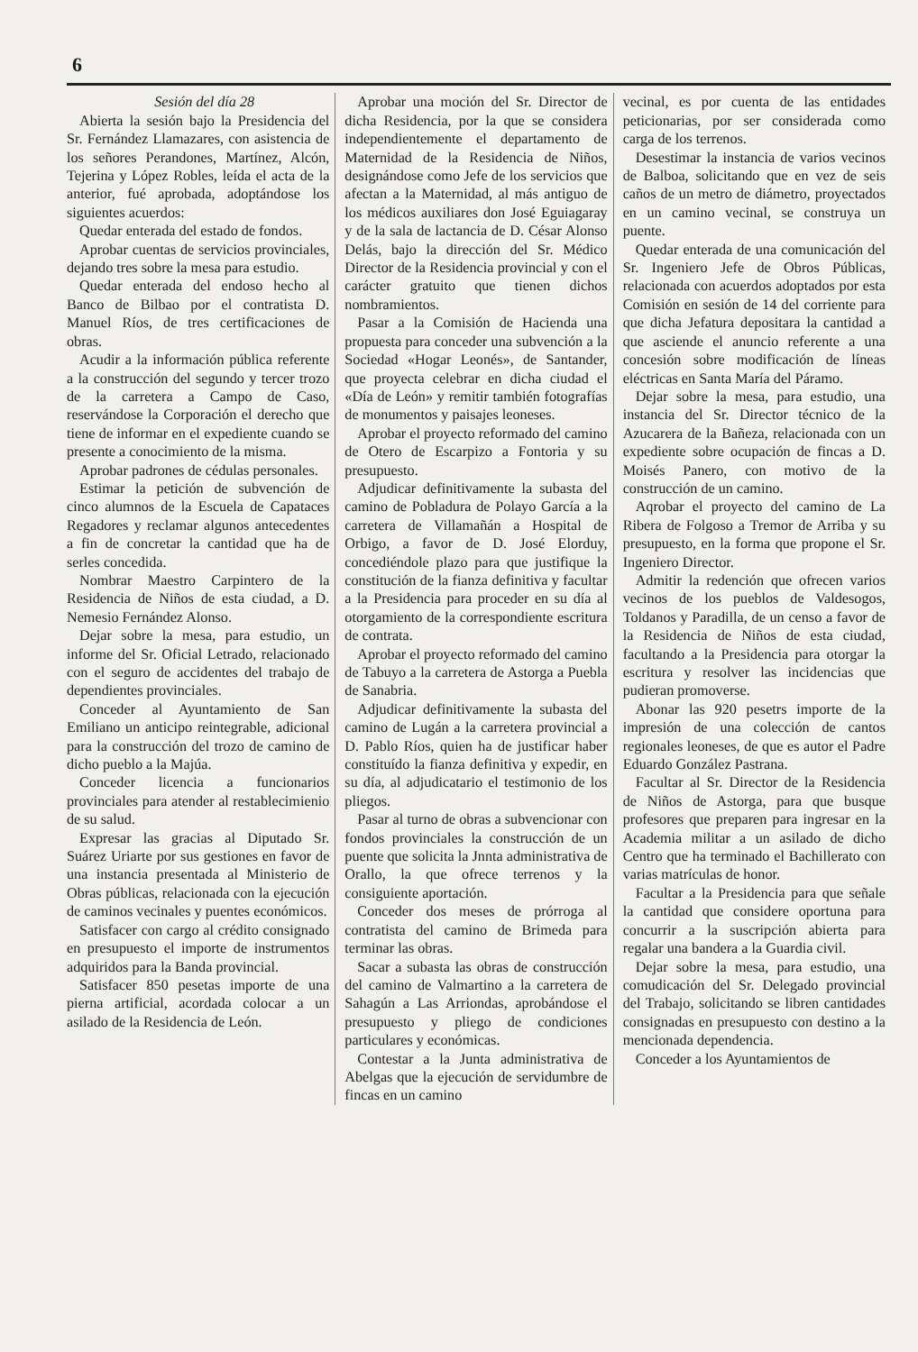6
Sesión del día 28
Abierta la sesión bajo la Presidencia del Sr. Fernández Llamazares, con asistencia de los señores Perandones, Martínez, Alcón, Tejerina y López Robles, leída el acta de la anterior, fué aprobada, adoptándose los siguientes acuerdos:
Quedar enterada del estado de fondos.
Aprobar cuentas de servicios provinciales, dejando tres sobre la mesa para estudio.
Quedar enterada del endoso hecho al Banco de Bilbao por el contratista D. Manuel Ríos, de tres certificaciones de obras.
Acudir a la información pública referente a la construcción del segundo y tercer trozo de la carretera a Campo de Caso, reservándose la Corporación el derecho que tiene de informar en el expediente cuando se presente a conocimiento de la misma.
Aprobar padrones de cédulas personales.
Estimar la petición de subvención de cinco alumnos de la Escuela de Capataces Regadores y reclamar algunos antecedentes a fin de concretar la cantidad que ha de serles concedida.
Nombrar Maestro Carpintero de la Residencia de Niños de esta ciudad, a D. Nemesio Fernández Alonso.
Dejar sobre la mesa, para estudio, un informe del Sr. Oficial Letrado, relacionado con el seguro de accidentes del trabajo de dependientes provinciales.
Conceder al Ayuntamiento de San Emiliano un anticipo reintegrable, adicional para la construcción del trozo de camino de dicho pueblo a la Majúa.
Conceder licencia a funcionarios provinciales para atender al restablecimienio de su salud.
Expresar las gracias al Diputado Sr. Suárez Uriarte por sus gestiones en favor de una instancia presentada al Ministerio de Obras públicas, relacionada con la ejecución de caminos vecinales y puentes económicos.
Satisfacer con cargo al crédito consignado en presupuesto el importe de instrumentos adquiridos para la Banda provincial.
Satisfacer 850 pesetas importe de una pierna artificial, acordada colocar a un asilado de la Residencia de León.
Aprobar una moción del Sr. Director de dicha Residencia, por la que se considera independientemente el departamento de Maternidad de la Residencia de Niños, designándose como Jefe de los servicios que afectan a la Maternidad, al más antiguo de los médicos auxiliares don José Eguiagaray y de la sala de lactancia de D. César Alonso Delás, bajo la dirección del Sr. Médico Director de la Residencia provincial y con el carácter gratuito que tienen dichos nombramientos.
Pasar a la Comisión de Hacienda una propuesta para conceder una subvención a la Sociedad «Hogar Leonés», de Santander, que proyecta celebrar en dicha ciudad el «Día de León» y remitir también fotografías de monumentos y paisajes leoneses.
Aprobar el proyecto reformado del camino de Otero de Escarpizo a Fontoria y su presupuesto.
Adjudicar definitivamente la subasta del camino de Pobladura de Polayo García a la carretera de Villamañán a Hospital de Orbigo, a favor de D. José Elorduy, concediéndole plazo para que justifique la constitución de la fianza definitiva y facultar a la Presidencia para proceder en su día al otorgamiento de la correspondiente escritura de contrata.
Aprobar el proyecto reformado del camino de Tabuyo a la carretera de Astorga a Puebla de Sanabria.
Adjudicar definitivamente la subasta del camino de Lugán a la carretera provincial a D. Pablo Ríos, quien ha de justificar haber constituído la fianza definitiva y expedir, en su día, al adjudicatario el testimonio de los pliegos.
Pasar al turno de obras a subvencionar con fondos provinciales la construcción de un puente que solicita la Jnnta administrativa de Orallo, la que ofrece terrenos y la consiguiente aportación.
Conceder dos meses de prórroga al contratista del camino de Brimeda para terminar las obras.
Sacar a subasta las obras de construcción del camino de Valmartino a la carretera de Sahagún a Las Arriondas, aprobándose el presupuesto y pliego de condiciones particulares y económicas.
Contestar a la Junta administrativa de Abelgas que la ejecución de servidumbre de fincas en un camino
vecinal, es por cuenta de las entidades peticionarias, por ser considerada como carga de los terrenos.
Desestimar la instancia de varios vecinos de Balboa, solicitando que en vez de seis caños de un metro de diámetro, proyectados en un camino vecinal, se construya un puente.
Quedar enterada de una comunicación del Sr. Ingeniero Jefe de Obros Públicas, relacionada con acuerdos adoptados por esta Comisión en sesión de 14 del corriente para que dicha Jefatura depositara la cantidad a que asciende el anuncio referente a una concesión sobre modificación de líneas eléctricas en Santa María del Páramo.
Dejar sobre la mesa, para estudio, una instancia del Sr. Director técnico de la Azucarera de la Bañeza, relacionada con un expediente sobre ocupación de fincas a D. Moisés Panero, con motivo de la construcción de un camino.
Aqrobar el proyecto del camino de La Ribera de Folgoso a Tremor de Arriba y su presupuesto, en la forma que propone el Sr. Ingeniero Director.
Admitir la redención que ofrecen varios vecinos de los pueblos de Valdesogos, Toldanos y Paradilla, de un censo a favor de la Residencia de Niños de esta ciudad, facultando a la Presidencia para otorgar la escritura y resolver las incidencias que pudieran promoverse.
Abonar las 920 pesetrs importe de la impresión de una colección de cantos regionales leoneses, de que es autor el Padre Eduardo González Pastrana.
Facultar al Sr. Director de la Residencia de Niños de Astorga, para que busque profesores que preparen para ingresar en la Academia militar a un asilado de dicho Centro que ha terminado el Bachillerato con varias matrículas de honor.
Facultar a la Presidencia para que señale la cantidad que considere oportuna para concurrir a la suscripción abierta para regalar una bandera a la Guardia civil.
Dejar sobre la mesa, para estudio, una comudicación del Sr. Delegado provincial del Trabajo, solicitando se libren cantidades consignadas en presupuesto con destino a la mencionada dependencia.
Conceder a los Ayuntamientos de